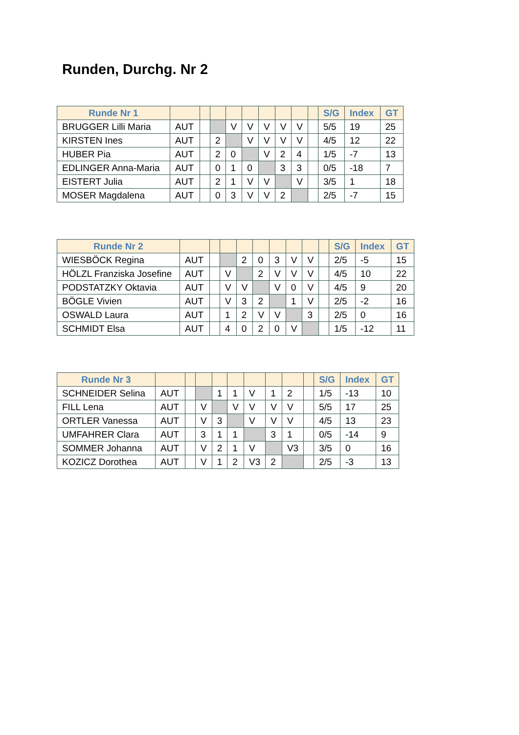Runden, Durchg. Nr 2
| Runde Nr 1 | | | | | | | | | | S/G | Index | GT |
| --- | --- | --- | --- | --- | --- | --- | --- | --- | --- | --- | --- | --- |
| BRUGGER Lilli Maria | AUT | | | V | V | V | V | V | | 5/5 | 19 | 25 |
| KIRSTEN Ines | AUT | | 2 | | V | V | V | V | | 4/5 | 12 | 22 |
| HUBER Pia | AUT | | 2 | 0 | | V | 2 | 4 | | 1/5 | -7 | 13 |
| EDLINGER Anna-Maria | AUT | | 0 | 1 | 0 | | 3 | 3 | | 0/5 | -18 | 7 |
| EISTERT Julia | AUT | | 2 | 1 | V | V | | V | | 3/5 | 1 | 18 |
| MOSER Magdalena | AUT | | 0 | 3 | V | V | 2 | | | 2/5 | -7 | 15 |
| Runde Nr 2 | | | | | | | | | | S/G | Index | GT |
| --- | --- | --- | --- | --- | --- | --- | --- | --- | --- | --- | --- | --- |
| WIESBÖCK Regina | AUT | | | 2 | 0 | 3 | V | V | | 2/5 | -5 | 15 |
| HÖLZL Franziska Josefine | AUT | | V | | 2 | V | V | V | | 4/5 | 10 | 22 |
| PODSTATZKY Oktavia | AUT | | V | V | | V | 0 | V | | 4/5 | 9 | 20 |
| BÖGLE Vivien | AUT | | V | 3 | 2 | | 1 | V | | 2/5 | -2 | 16 |
| OSWALD Laura | AUT | | 1 | 2 | V | V | | 3 | | 2/5 | 0 | 16 |
| SCHMIDT Elsa | AUT | | 4 | 0 | 2 | 0 | V | | | 1/5 | -12 | 11 |
| Runde Nr 3 | | | | | | | | | | S/G | Index | GT |
| --- | --- | --- | --- | --- | --- | --- | --- | --- | --- | --- | --- | --- |
| SCHNEIDER Selina | AUT | | | 1 | 1 | V | 1 | 2 | | 1/5 | -13 | 10 |
| FILL Lena | AUT | | V | | V | V | V | V | | 5/5 | 17 | 25 |
| ORTLER Vanessa | AUT | | V | 3 | | V | V | V | | 4/5 | 13 | 23 |
| UMFAHRER Clara | AUT | | 3 | 1 | 1 | | 3 | 1 | | 0/5 | -14 | 9 |
| SOMMER Johanna | AUT | | V | 2 | 1 | V | | V3 | | 3/5 | 0 | 16 |
| KOZICZ Dorothea | AUT | | V | 1 | 2 | V3 | 2 | | | 2/5 | -3 | 13 |